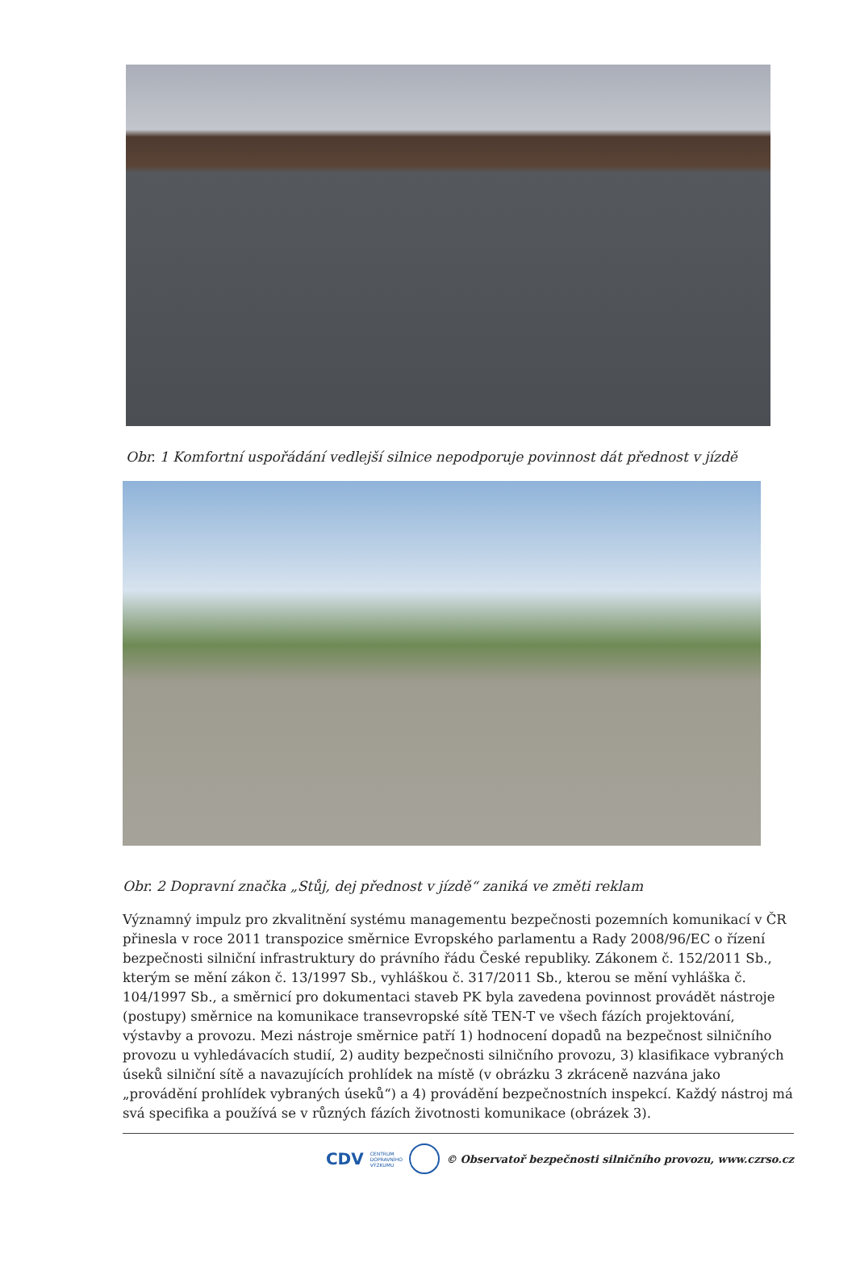Obr. 1 Komfortní uspořádání vedlejší silnice nepodporuje povinnost dát přednost v jízdě
Obr. 2 Dopravní značka „Stůj, dej přednost v jízdě“ zaniká ve změti reklam
Významný impulz pro zkvalitnění systému managementu bezpečnosti pozemních komunikací v ČR přinesla v roce 2011 transpozice směrnice Evropského parlamentu a Rady 2008/96/EC o řízení bezpečnosti silniční infrastruktury do právního řádu České republiky. Zákonem č. 152/2011 Sb., kterým se mění zákon č. 13/1997 Sb., vyhláškou č. 317/2011 Sb., kterou se mění vyhláška č. 104/1997 Sb., a směrnicí pro dokumentaci staveb PK byla zavedena povinnost provádět nástroje (postupy) směrnice na komunikace transevropské sítě TEN-T ve všech fázích projektování, výstavby a provozu. Mezi nástroje směrnice patří 1) hodnocení dopadů na bezpečnost silničního provozu u vyhledávacích studií, 2) audity bezpečnosti silničního provozu, 3) klasifikace vybraných úseků silniční sítě a navazujících prohlídek na místě (v obrázku 3 zkráceně nazvána jako „provádění prohlídek vybraných úseků“) a 4) provádění bezpečnostních inspekcí. Každý nástroj má svá specifika a používá se v různých fázích životnosti komunikace (obrázek 3).
CDV CENTRUM
DOPRAVNÍHO
VÝZKUMU © Observatoř bezpečnosti silničního provozu, www.czrso.cz